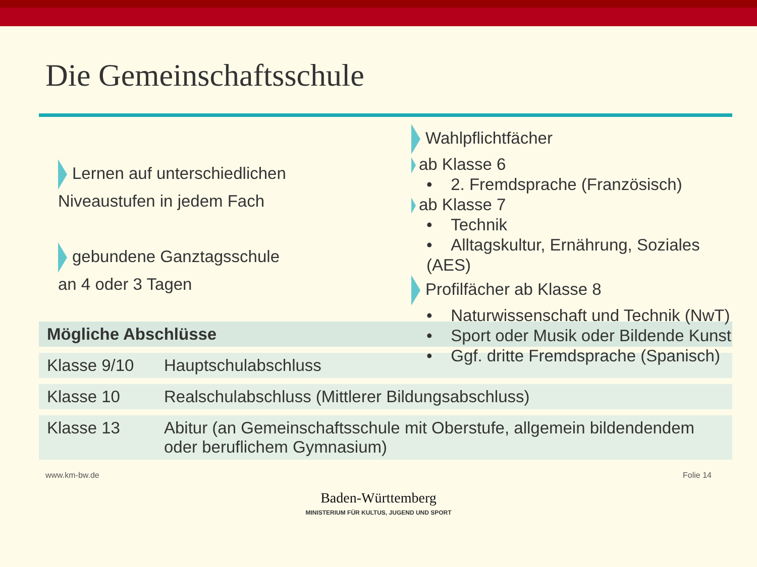Die Gemeinschaftsschule
Lernen auf unterschiedlichen
Niveaustufen in jedem Fach
gebundene Ganztagsschule
an 4 oder 3 Tagen
Wahlpflichtfächer
ab Klasse 6
• 2. Fremdsprache (Französisch)
ab Klasse 7
• Technik
• Alltagskultur, Ernährung, Soziales (AES)
Profilfächer ab Klasse 8
• Naturwissenschaft und Technik (NwT)
• Sport oder Musik oder Bildende Kunst
• Ggf. dritte Fremdsprache (Spanisch)
| Mögliche Abschlüsse | |
| --- | --- |
| Klasse 9/10 | Hauptschulabschluss |
| Klasse 10 | Realschulabschluss (Mittlerer Bildungsabschluss) |
| Klasse 13 | Abitur (an Gemeinschaftsschule mit Oberstufe, allgemein bildendendem oder beruflichem Gymnasium) |
www.km-bw.de Folie 14
Baden-Württemberg
MINISTERIUM FÜR KULTUS, JUGEND UND SPORT